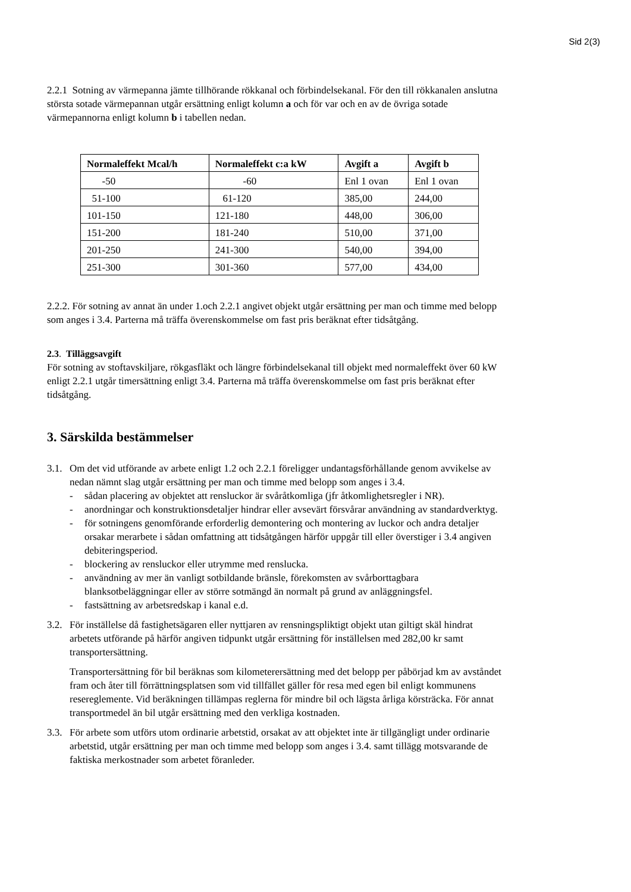Sid 2(3)
2.2.1 Sotning av värmepanna jämte tillhörande rökkanal och förbindelsekanal. För den till rökkanalen anslutna största sotade värmepannan utgår ersättning enligt kolumn a och för var och en av de övriga sotade värmepannorna enligt kolumn b i tabellen nedan.
| Normaleffekt Mcal/h | Normaleffekt c:a kW | Avgift a | Avgift b |
| --- | --- | --- | --- |
| -50 | -60 | Enl 1 ovan | Enl 1 ovan |
| 51-100 | 61-120 | 385,00 | 244,00 |
| 101-150 | 121-180 | 448,00 | 306,00 |
| 151-200 | 181-240 | 510,00 | 371,00 |
| 201-250 | 241-300 | 540,00 | 394,00 |
| 251-300 | 301-360 | 577,00 | 434,00 |
2.2.2. För sotning av annat än under 1.och 2.2.1 angivet objekt utgår ersättning per man och timme med belopp som anges i 3.4. Parterna må träffa överenskommelse om fast pris beräknat efter tidsåtgång.
2.3. Tilläggsavgift
För sotning av stoftavskiljare, rökgasfläkt och längre förbindelsekanal till objekt med normaleffekt över 60 kW enligt 2.2.1 utgår timersättning enligt 3.4. Parterna må träffa överenskommelse om fast pris beräknat efter tidsåtgång.
3. Särskilda bestämmelser
3.1.
Om det vid utförande av arbete enligt 1.2 och 2.2.1 föreligger undantagsförhållande genom avvikelse av nedan nämnt slag utgår ersättning per man och timme med belopp som anges i 3.4.
- sådan placering av objektet att rensluckor är svåråtkomliga (jfr åtkomlighetsregler i NR).
- anordningar och konstruktionsdetaljer hindrar eller avsevärt försvårar användning av standardverktyg.
- för sotningens genomförande erforderlig demontering och montering av luckor och andra detaljer orsakar merarbete i sådan omfattning att tidsåtgången härför uppgår till eller överstiger i 3.4 angiven debiteringsperiod.
- blockering av rensluckor eller utrymme med renslucka.
- användning av mer än vanligt sotbildande bränsle, förekomsten av svårborttagbara blanksotbeläggningar eller av större sotmängd än normalt på grund av anläggningsfel.
- fastsättning av arbetsredskap i kanal e.d.
3.2.
För inställelse då fastighetsägaren eller nyttjaren av rensningspliktigt objekt utan giltigt skäl hindrat arbetets utförande på härför angiven tidpunkt utgår ersättning för inställelsen med 282,00 kr samt transportersättning.
Transportersättning för bil beräknas som kilometerersättning med det belopp per påbörjad km av avståndet fram och åter till förrättningsplatsen som vid tillfället gäller för resa med egen bil enligt kommunens resereglemente. Vid beräkningen tillämpas reglerna för mindre bil och lägsta årliga körsträcka. För annat transportmedel än bil utgår ersättning med den verkliga kostnaden.
3.3.
För arbete som utförs utom ordinarie arbetstid, orsakat av att objektet inte är tillgängligt under ordinarie arbetstid, utgår ersättning per man och timme med belopp som anges i 3.4. samt tillägg motsvarande de faktiska merkostnader som arbetet föranleder.